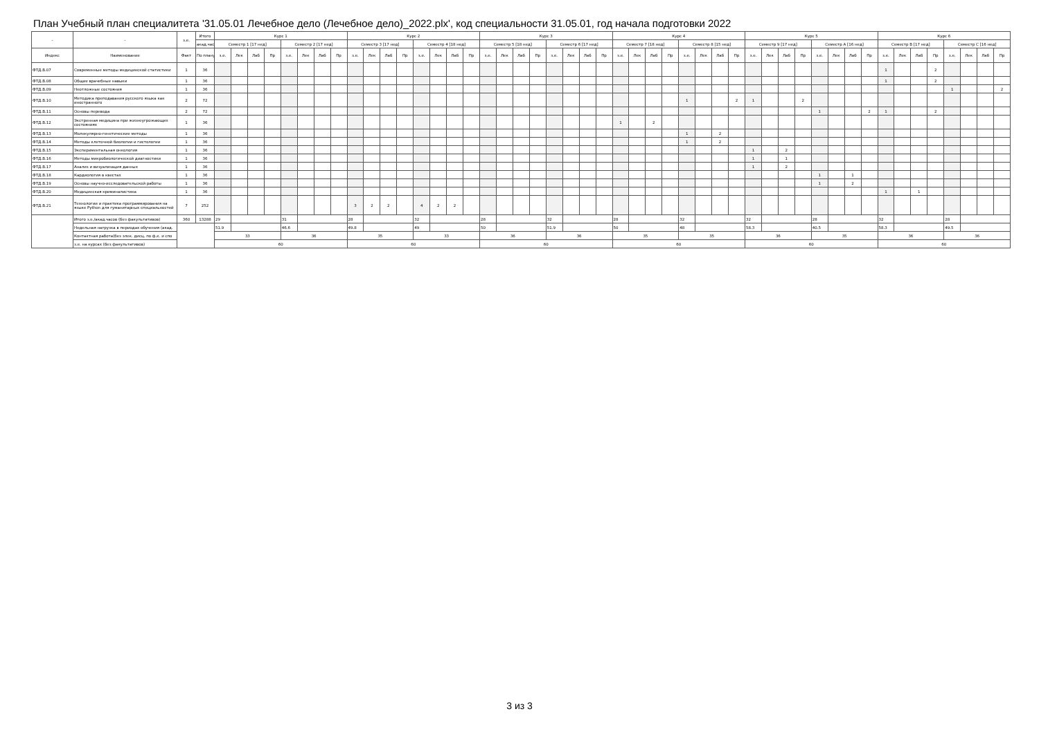План Учебный план специалитета '31.05.01 Лечебное дело (Лечебное дело)_2022.plx', код специальности 31.05.01, год начала подготовки 2022
| - | - | з.е. | Итого | Курс 1 | | | | | | | | Курс 2 | | | | | | | | Курс 3 | | | | | | | | Курс 4 | | | | | | | | Курс 5 | | | | | | | | Курс 6 | | | | | | | |
| --- | --- | --- | --- | --- | --- | --- | --- | --- | --- | --- | --- | --- | --- | --- | --- | --- | --- | --- | --- | --- | --- | --- | --- | --- | --- | --- | --- | --- | --- | --- | --- | --- | --- | --- | --- | --- | --- | --- | --- | --- | --- | --- | --- | --- | --- | --- | --- | --- | --- | --- | --- |
| | | | акад.час | Семестр 1 [17 нед] | | | | Семестр 2 [17 нед] | | | | Семестр 3 [17 нед] | | | | Семестр 4 [18 нед] | | | | Семестр 5 [18 нед] | | | | Семестр 6 [17 нед] | | | | Семестр 7 [18 нед] | | | | Семестр 8 [15 нед] | | | | Семестр 9 [17 нед] | | | | Семестр A [16 нед] | | | | Семестр B [17 нед] | | | | Семестр C [16 нед] | | | |
| Индекс | Наименование | Факт | По плану | з.е. | Лек | Лаб | Пр | з.е. | Лек | Лаб | Пр | з.е. | Лек | Лаб | Пр | з.е. | Лек | Лаб | Пр | з.е. | Лек | Лаб | Пр | з.е. | Лек | Лаб | Пр | з.е. | Лек | Лаб | Пр | з.е. | Лек | Лаб | Пр | з.е. | Лек | Лаб | Пр | з.е. | Лек | Лаб | Пр | з.е. | Лек | Лаб | Пр | з.е. | Лек | Лаб | Пр |
| ФТД.В.07 | Современные методы медицинской статистики | 1 | 36 | | | | | | | | | | | | | | | | | | | | | | | | | | | | | | | | | | | | | | | | | 1 | | | 2 | | | | |
| ФТД.В.08 | Общие врачебные навыки | 1 | 36 | | | | | | | | | | | | | | | | | | | | | | | | | | | | | | | | | | | | | | | | | 1 | | | 2 | | | | |
| ФТД.В.09 | Неотложные состояния | 1 | 36 | | | | | | | | | | | | | | | | | | | | | | | | | | | | | | | | | | | | | | | | | | | | | 1 | | | 2 |
| ФТД.В.10 | Методика преподавания русского языка как иностранного | 2 | 72 | | | | | | | | | | | | | | | | | | | | | | | | | | | | | 1 | | | 2 | 1 | | | 2 | | | | | | | | | | | | |
| ФТД.В.11 | Основы перевода | 2 | 72 | | | | | | | | | | | | | | | | | | | | | | | | | | | | | | | | | | | | | 1 | | | 2 | 1 | | | 2 | | | | |
| ФТД.В.12 | Экстренная медицина при жизнеугрожающих состояниях | 1 | 36 | | | | | | | | | | | | | | | | | | | | | | | | | 1 | | 2 | | | | | | | | | | | | | | | | | | | | | |
| ФТД.В.13 | Молекулярно-генетические методы | 1 | 36 | | | | | | | | | | | | | | | | | | | | | | | | | | | | | 1 | | 2 | | | | | | | | | | | | | | | | | |
| ФТД.В.14 | Методы клеточной биологии и гистологии | 1 | 36 | | | | | | | | | | | | | | | | | | | | | | | | | | | | | 1 | | 2 | | | | | | | | | | | | | | | | | |
| ФТД.В.15 | Экспериментальная онкология | 1 | 36 | | | | | | | | | | | | | | | | | | | | | | | | | | | | | | | | | 1 | | 2 | | | | | | | | | | | | | |
| ФТД.В.16 | Методы микробиологической диагностики | 1 | 36 | | | | | | | | | | | | | | | | | | | | | | | | | | | | | | | | | 1 | | 1 | | | | | | | | | | | | | |
| ФТД.В.17 | Анализ и визуализация данных | 1 | 36 | | | | | | | | | | | | | | | | | | | | | | | | | | | | | | | | | 1 | | 2 | | | | | | | | | | | | | |
| ФТД.В.18 | Кардиология в квестах | 1 | 36 | | | | | | | | | | | | | | | | | | | | | | | | | | | | | | | | | | | | | 1 | | 1 | | | | | | | | | |
| ФТД.В.19 | Основы научно-исследовательской работы | 1 | 36 | | | | | | | | | | | | | | | | | | | | | | | | | | | | | | | | | | | | | 1 | | 2 | | | | | | | | | |
| ФТД.В.20 | Медицинская криминалистика | 1 | 36 | | | | | | | | | | | | | | | | | | | | | | | | | | | | | | | | | | | | | | | | | 1 | | 1 | | | | | |
| ФТД.В.21 | Технологии и практика программирования на языке Python для гуманитарных специальностей | 7 | 252 | | | | | | | | | 3 | 2 | 2 | | 4 | 2 | 2 | | | | | | | | | | | | | | | | | | | | | | | | | | | | | | | | | |
| | Итого з.е./акад.часов (без факультативов) | 360 | 13288 | 29 | | | | 31 | | | | 28 | | | | 32 | | | | 28 | | | | 32 | | | | 28 | | | | 32 | | | | 32 | | | | 28 | | | | 32 | | | | 28 | | | |
| | Недельная нагрузка в периодах обучения (акад. | | | 51.9 | | | | 46.6 | | | | 49.8 | | | | 49 | | | | 50 | | | | 51.9 | | | | 50 | | | | 48 | | | | 58.3 | | | | 40.5 | | | | 58.3 | | | | 49.5 | | | |
| | Контактная работа(без элек. дисц. по ф.к. и спо | | | 33 | | | | 36 | | | | 35 | | | | 33 | | | | 36 | | | | 36 | | | | 35 | | | | 35 | | | | 36 | | | | 35 | | | | 36 | | | | 36 | | | |
| | з.е. на курсах (без факультативов) | | | 60 | | | | | | | | 60 | | | | | | | | 60 | | | | | | | | 60 | | | | | | | | 60 | | | | | | | | 60 | | | | | | | |
3 из 3